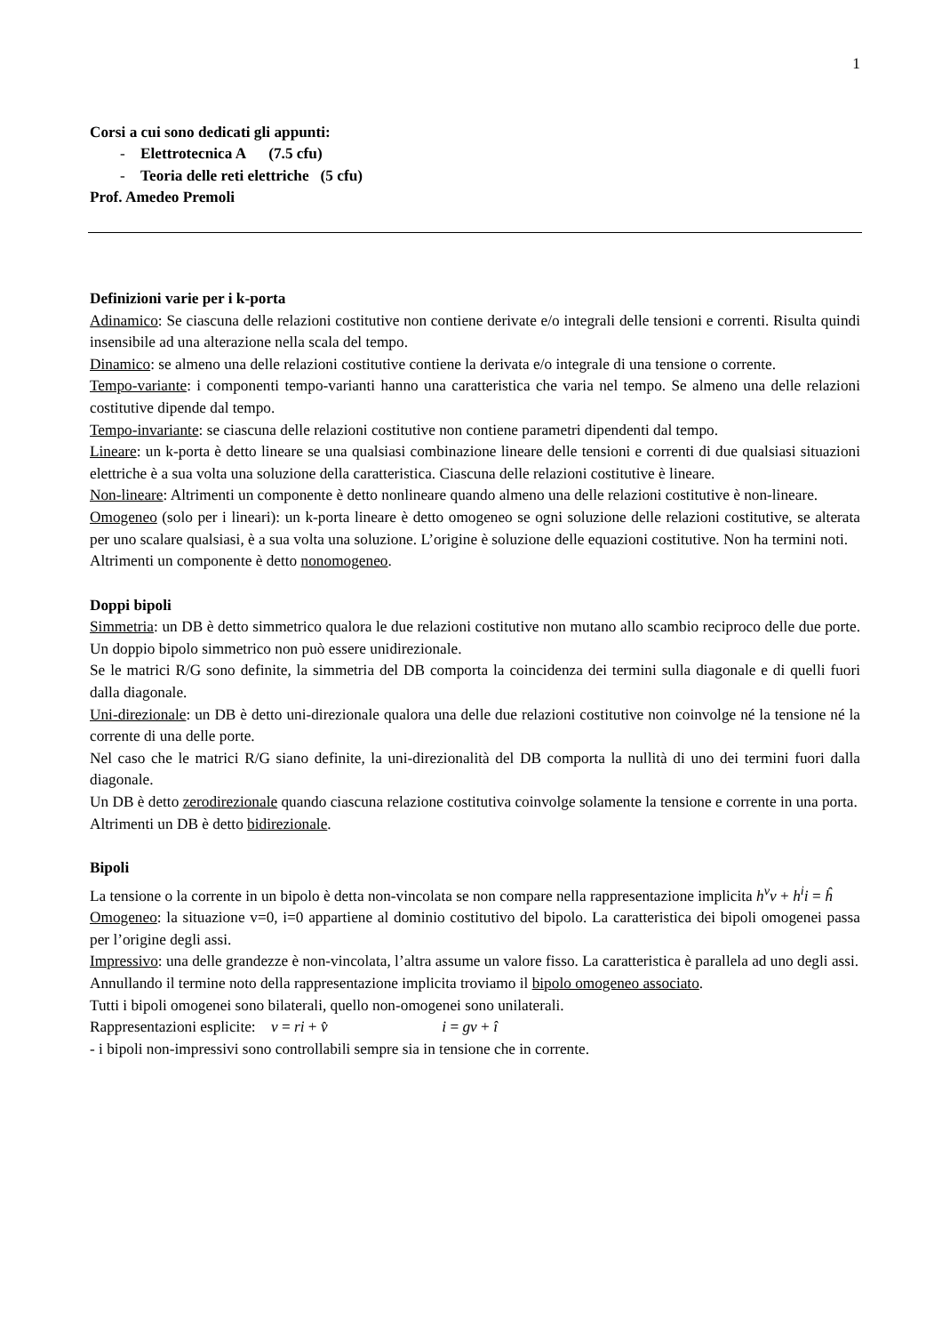1
Corsi a cui sono dedicati gli appunti:
- Elettrotecnica A (7.5 cfu)
- Teoria delle reti elettriche (5 cfu)
Prof. Amedeo Premoli
Definizioni varie per i k-porta
Adinamico: Se ciascuna delle relazioni costitutive non contiene derivate e/o integrali delle tensioni e correnti. Risulta quindi insensibile ad una alterazione nella scala del tempo.
Dinamico: se almeno una delle relazioni costitutive contiene la derivata e/o integrale di una tensione o corrente.
Tempo-variante: i componenti tempo-varianti hanno una caratteristica che varia nel tempo. Se almeno una delle relazioni costitutive dipende dal tempo.
Tempo-invariante: se ciascuna delle relazioni costitutive non contiene parametri dipendenti dal tempo.
Lineare: un k-porta è detto lineare se una qualsiasi combinazione lineare delle tensioni e correnti di due qualsiasi situazioni elettriche è a sua volta una soluzione della caratteristica. Ciascuna delle relazioni costitutive è lineare.
Non-lineare: Altrimenti un componente è detto nonlineare quando almeno una delle relazioni costitutive è non-lineare.
Omogeneo (solo per i lineari): un k-porta lineare è detto omogeneo se ogni soluzione delle relazioni costitutive, se alterata per uno scalare qualsiasi, è a sua volta una soluzione. L’origine è soluzione delle equazioni costitutive. Non ha termini noti.
Altrimenti un componente è detto nonomogeneo.
Doppi bipoli
Simmetria: un DB è detto simmetrico qualora le due relazioni costitutive non mutano allo scambio reciproco delle due porte. Un doppio bipolo simmetrico non può essere unidirezionale.
Se le matrici R/G sono definite, la simmetria del DB comporta la coincidenza dei termini sulla diagonale e di quelli fuori dalla diagonale.
Uni-direzionale: un DB è detto uni-direzionale qualora una delle due relazioni costitutive non coinvolge né la tensione né la corrente di una delle porte.
Nel caso che le matrici R/G siano definite, la uni-direzionalità del DB comporta la nullità di uno dei termini fuori dalla diagonale.
Un DB è detto zerodirezionale quando ciascuna relazione costitutiva coinvolge solamente la tensione e corrente in una porta.
Altrimenti un DB è detto bidirezionale.
Bipoli
La tensione o la corrente in un bipolo è detta non-vincolata se non compare nella rappresentazione implicita h<sup>v</sup>v + h<sup>i</sup>i = ĥ
Omogeneo: la situazione v=0, i=0 appartiene al dominio costitutivo del bipolo. La caratteristica dei bipoli omogenei passa per l’origine degli assi.
Impressivo: una delle grandezze è non-vincolata, l’altra assume un valore fisso. La caratteristica è parallela ad uno degli assi.
Annullando il termine noto della rappresentazione implicita troviamo il bipolo omogeneo associato.
Tutti i bipoli omogenei sono bilaterali, quello non-omogenei sono unilaterali.
Rappresentazioni esplicite: v = ri + v̂ i = gv + î
- i bipoli non-impressivi sono controllabili sempre sia in tensione che in corrente.